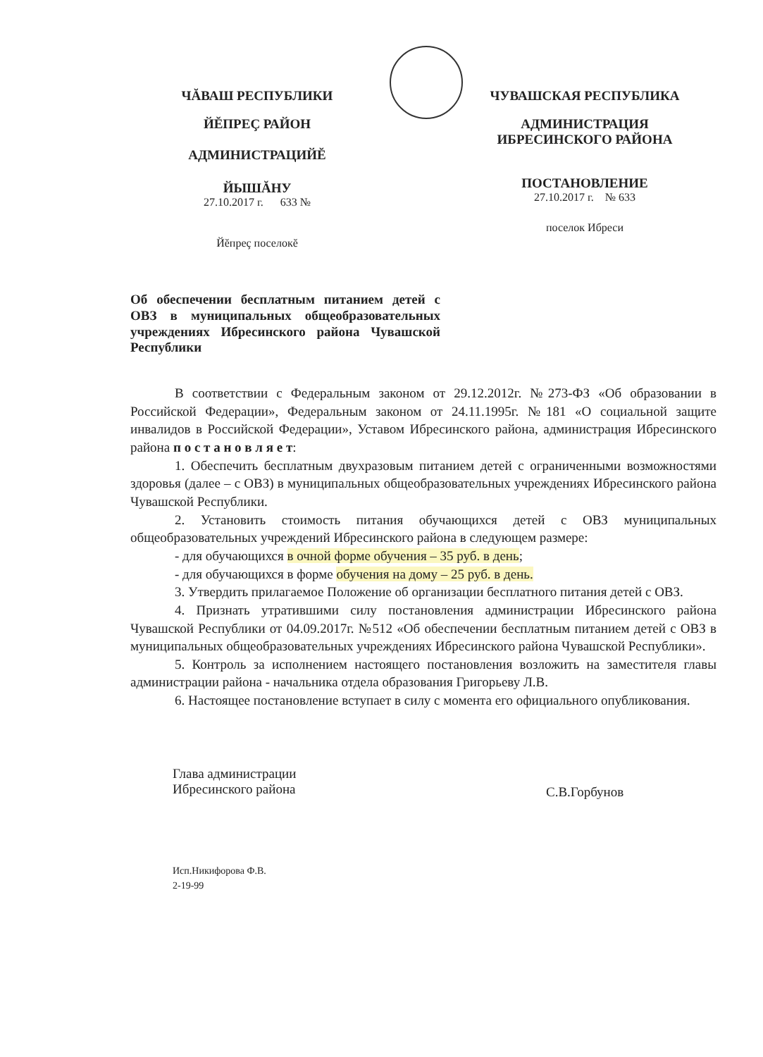ЧĂВАШ РЕСПУБЛИКИ
ЙĔПРЕÇ РАЙОН
АДМИНИСТРАЦИЙĔ
ЙЫШĂНУ
27.10.2017 г. 633 №
Йĕпреç поселокĕ
ЧУВАШСКАЯ РЕСПУБЛИКА
АДМИНИСТРАЦИЯ
ИБРЕСИНСКОГО РАЙОНА
ПОСТАНОВЛЕНИЕ
27.10.2017 г. № 633
поселок Ибреси
Об обеспечении бесплатным питанием детей с ОВЗ в муниципальных общеобразовательных учреждениях Ибресинского района Чувашской Республики
В соответствии с Федеральным законом от 29.12.2012г. №273-ФЗ «Об образовании в Российской Федерации», Федеральным законом от 24.11.1995г. №181 «О социальной защите инвалидов в Российской Федерации», Уставом Ибресинского района, администрация Ибресинского района п о с т а н о в л я е т:
1. Обеспечить бесплатным двухразовым питанием детей с ограниченными возможностями здоровья (далее – с ОВЗ) в муниципальных общеобразовательных учреждениях Ибресинского района Чувашской Республики.
2. Установить стоимость питания обучающихся детей с ОВЗ муниципальных общеобразовательных учреждений Ибресинского района в следующем размере:
- для обучающихся в очной форме обучения – 35 руб. в день;
- для обучающихся в форме обучения на дому – 25 руб. в день.
3. Утвердить прилагаемое Положение об организации бесплатного питания детей с ОВЗ.
4. Признать утратившими силу постановления администрации Ибресинского района Чувашской Республики от 04.09.2017г. №512 «Об обеспечении бесплатным питанием детей с ОВЗ в муниципальных общеобразовательных учреждениях Ибресинского района Чувашской Республики».
5. Контроль за исполнением настоящего постановления возложить на заместителя главы администрации района - начальника отдела образования Григорьеву Л.В.
6. Настоящее постановление вступает в силу с момента его официального опубликования.
Глава администрации
Ибресинского района
С.В.Горбунов
Исп.Никифорова Ф.В.
2-19-99